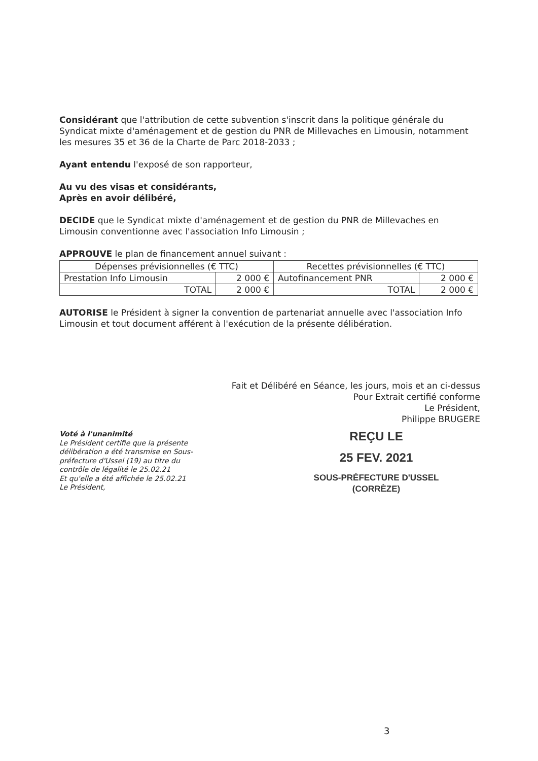Considérant que l'attribution de cette subvention s'inscrit dans la politique générale du Syndicat mixte d'aménagement et de gestion du PNR de Millevaches en Limousin, notamment les mesures 35 et 36 de la Charte de Parc 2018-2033 ;
Ayant entendu l'exposé de son rapporteur,
Au vu des visas et considérants,
Après en avoir délibéré,
DECIDE que le Syndicat mixte d'aménagement et de gestion du PNR de Millevaches en Limousin conventionne avec l'association Info Limousin ;
APPROUVE le plan de financement annuel suivant :
| Dépenses prévisionnelles (€ TTC) | | Recettes prévisionnelles (€ TTC) | |
| --- | --- | --- | --- |
| Prestation Info Limousin | 2 000 € | Autofinancement PNR | 2 000 € |
| TOTAL | 2 000 € | TOTAL | 2 000 € |
AUTORISE le Président à signer la convention de partenariat annuelle avec l'association Info Limousin et tout document afférent à l'exécution de la présente délibération.
Fait et Délibéré en Séance, les jours, mois et an ci-dessus
Pour Extrait certifié conforme
Le Président,
Philippe BRUGERE
Voté à l'unanimité
Le Président certifie que la présente délibération a été transmise en Sous-préfecture d'Ussel (19) au titre du contrôle de légalité le 25.02.21
Et qu'elle a été affichée le 25.02.21
Le Président,
REÇU LE
25 FEV. 2021
SOUS-PRÉFECTURE D'USSEL
(CORRÈZE)
3